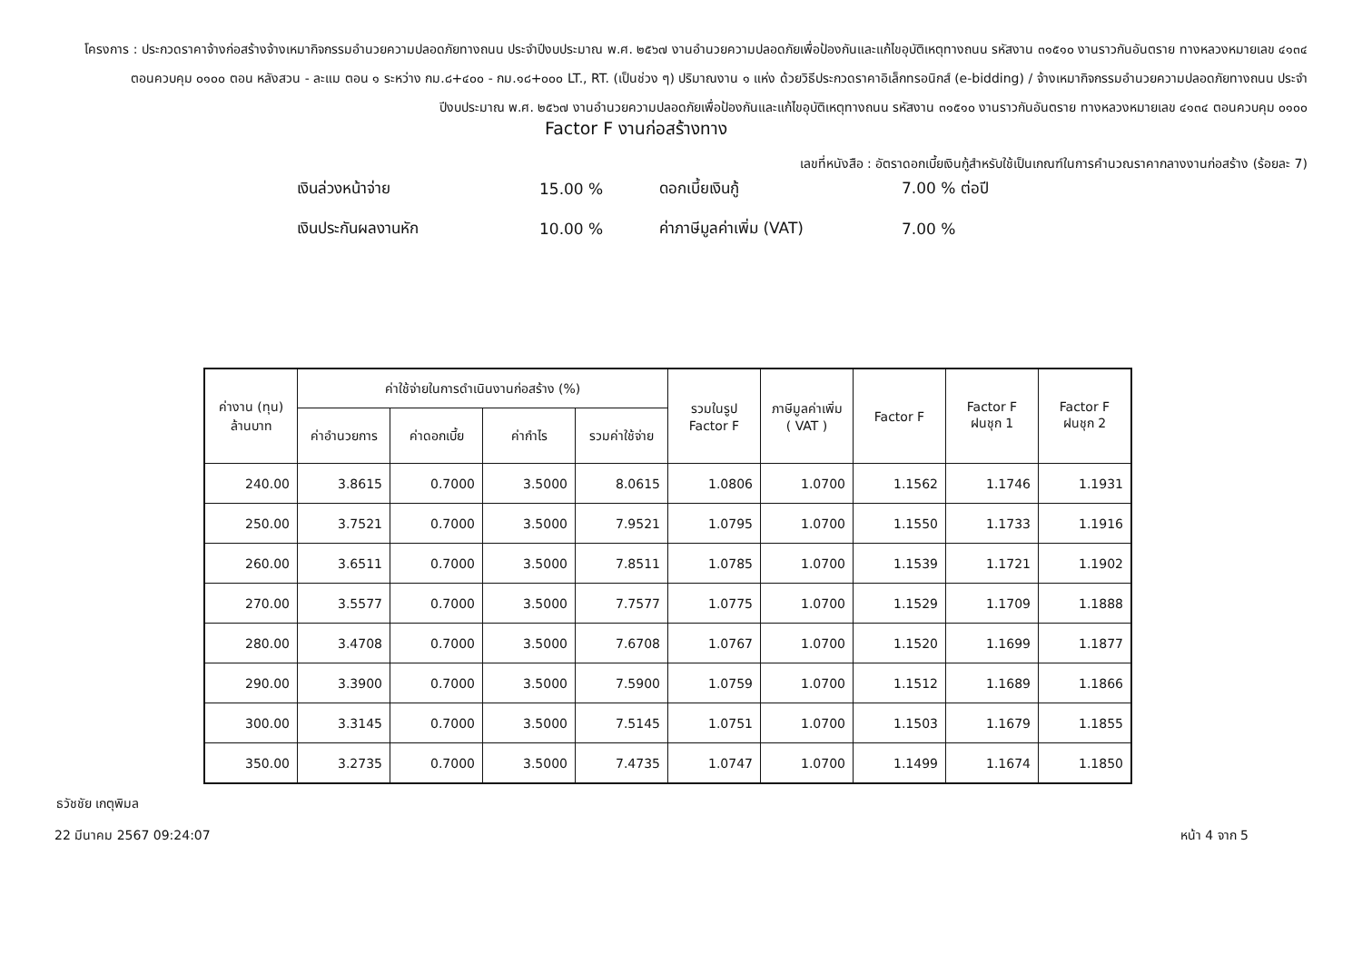โครงการ : ประกวดราคาจ้างก่อสร้างจ้างเหมากิจกรรมอำนวยความปลอดภัยทางถนน ประจำปีงบประมาณ พ.ศ. ๒๕๖๗ งานอำนวยความปลอดภัยเพื่อป้องกันและแก้ไขอุบัติเหตุทางถนน รหัสงาน ๓๑๕๑๐ งานราวกันอันตราย ทางหลวงหมายเลข ๔๑๓๔ ตอนควบคุม ๐๑๐๐ ตอน หลังสวน - ละแม ตอน ๑ ระหว่าง กม.๘+๔๐๐ - กม.๑๘+๐๐๐ LT., RT. (เป็นช่วง ๆ) ปริมาณงาน ๑ แห่ง ด้วยวิธีประกวดราคาอิเล็กทรอนิกส์ (e-bidding) / จ้างเหมากิจกรรมอำนวยความปลอดภัยทางถนน ประจำปีงบประมาณ พ.ศ. ๒๕๖๗ งานอำนวยความปลอดภัยเพื่อป้องกันและแก้ไขอุบัติเหตุทางถนน รหัสงาน ๓๑๕๑๐ งานราวกันอันตราย ทางหลวงหมายเลข ๔๑๓๔ ตอนควบคุม ๐๑๐๐
Factor F งานก่อสร้างทาง
เลขที่หนังสือ : อัตราดอกเบี้ยเงินกู้สำหรับใช้เป็นเกณฑ์ในการคำนวณราคากลางงานก่อสร้าง (ร้อยละ 7)
| เงินล่วงหน้าจ่าย | 15.00 % | ดอกเบี้ยเงินกู้ | 7.00 % ต่อปี |
| เงินประกันผลงานหัก | 10.00 % | ค่าภาษีมูลค่าเพิ่ม (VAT) | 7.00 % |
| ค่างาน (ทุน) ล้านบาท | ค่าใช้จ่ายในการดำเนินงานก่อสร้าง (%) | | | | รวมในรูป Factor F | ภาษีมูลค่าเพิ่ม ( VAT ) | Factor F | Factor F ฝนชุก 1 | Factor F ฝนชุก 2 |
| --- | --- | --- | --- | --- | --- | --- | --- | --- | --- |
| | ค่าอำนวยการ | ค่าดอกเบี้ย | ค่ากำไร | รวมค่าใช้จ่าย | | | | | |
| 240.00 | 3.8615 | 0.7000 | 3.5000 | 8.0615 | 1.0806 | 1.0700 | 1.1562 | 1.1746 | 1.1931 |
| 250.00 | 3.7521 | 0.7000 | 3.5000 | 7.9521 | 1.0795 | 1.0700 | 1.1550 | 1.1733 | 1.1916 |
| 260.00 | 3.6511 | 0.7000 | 3.5000 | 7.8511 | 1.0785 | 1.0700 | 1.1539 | 1.1721 | 1.1902 |
| 270.00 | 3.5577 | 0.7000 | 3.5000 | 7.7577 | 1.0775 | 1.0700 | 1.1529 | 1.1709 | 1.1888 |
| 280.00 | 3.4708 | 0.7000 | 3.5000 | 7.6708 | 1.0767 | 1.0700 | 1.1520 | 1.1699 | 1.1877 |
| 290.00 | 3.3900 | 0.7000 | 3.5000 | 7.5900 | 1.0759 | 1.0700 | 1.1512 | 1.1689 | 1.1866 |
| 300.00 | 3.3145 | 0.7000 | 3.5000 | 7.5145 | 1.0751 | 1.0700 | 1.1503 | 1.1679 | 1.1855 |
| 350.00 | 3.2735 | 0.7000 | 3.5000 | 7.4735 | 1.0747 | 1.0700 | 1.1499 | 1.1674 | 1.1850 |
ธวัชชัย เกตุพิมล
22 มีนาคม 2567 09:24:07 หน้า 4 จาก 5